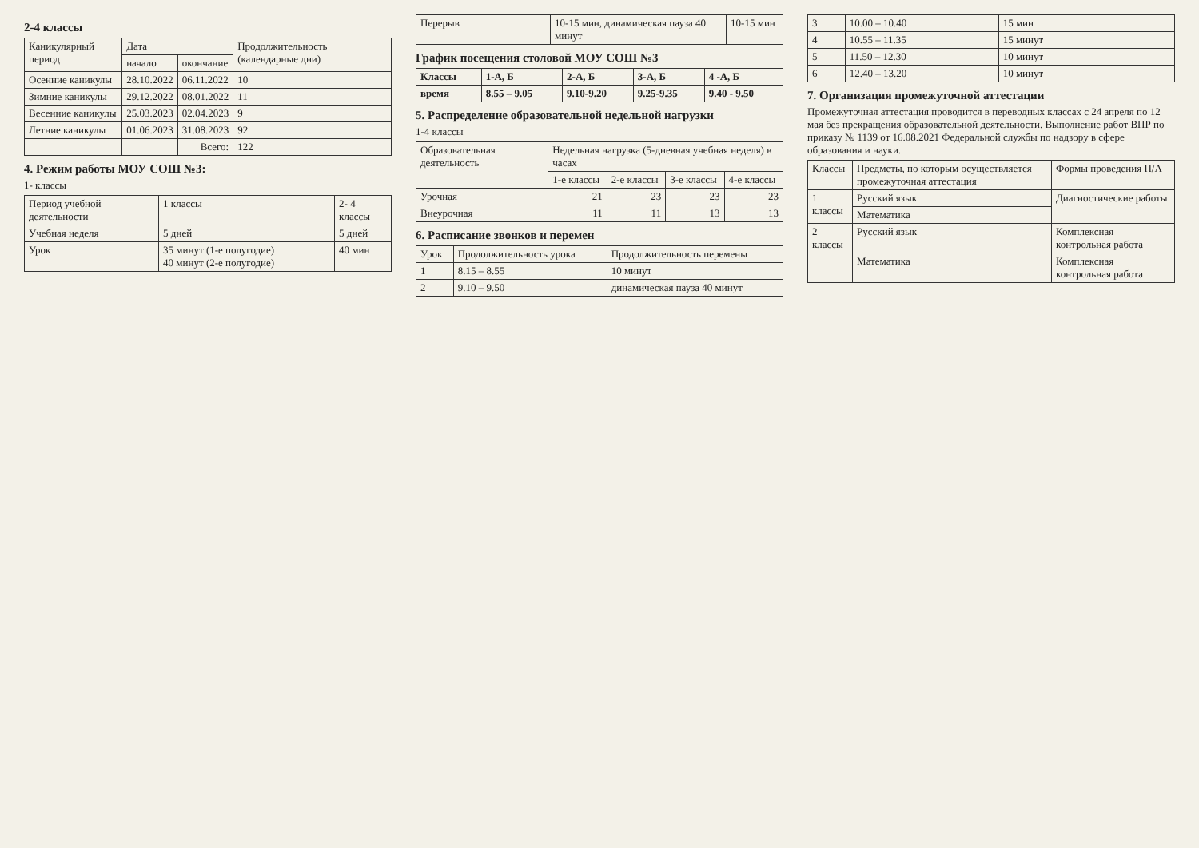2-4 классы
| Каникулярный период | Дата | | Продолжительность (календарные дни) |
| --- | --- | --- | --- |
| | начало | окончание | |
| Осенние каникулы | 28.10.2022 | 06.11.2022 | 10 |
| Зимние каникулы | 29.12.2022 | 08.01.2022 | 11 |
| Весенние каникулы | 25.03.2023 | 02.04.2023 | 9 |
| Летние каникулы | 01.06.2023 | 31.08.2023 | 92 |
| | | Всего: | 122 |
4. Режим работы МОУ СОШ №3:
1- классы
| Период учебной деятельности | 1 классы | 2- 4 классы |
| Учебная неделя | 5 дней | 5 дней |
| Урок | 35 минут (1-е полугодие) 40 минут (2-е полугодие) | 40 мин |
| Перерыв | 10-15 мин, динамическая пауза 40 минут | 10-15 мин |
График посещения столовой МОУ СОШ №3
| Классы | 1-А, Б | 2-А, Б | 3-А, Б | 4 -А, Б |
| время | 8.55 – 9.05 | 9.10-9.20 | 9.25-9.35 | 9.40 - 9.50 |
5. Распределение образовательной недельной нагрузки
1-4 классы
| Образовательная деятельность | Недельная нагрузка (5-дневная учебная неделя) в часах | | | |
| --- | --- | --- | --- | --- |
| | 1-е классы | 2-е классы | 3-е классы | 4-е классы |
| Урочная | 21 | 23 | 23 | 23 |
| Внеурочная | 11 | 11 | 13 | 13 |
6. Расписание звонков и перемен
| Урок | Продолжительность урока | Продолжительность перемены |
| --- | --- | --- |
| 1 | 8.15 – 8.55 | 10 минут |
| 2 | 9.10 – 9.50 | динамическая пауза 40 минут |
| 3 | 10.00 – 10.40 | 15 мин |
| 4 | 10.55 – 11.35 | 15 минут |
| 5 | 11.50 – 12.30 | 10 минут |
| 6 | 12.40 – 13.20 | 10 минут |
7. Организация промежуточной аттестации
Промежуточная аттестация проводится в переводных классах с 24 апреля по 12 мая без прекращения образовательной деятельности. Выполнение работ ВПР по приказу № 1139 от 16.08.2021 Федеральной службы по надзору в сфере образования и науки.
| Классы | Предметы, по которым осуществляется промежуточная аттестация | Формы проведения П/А |
| --- | --- | --- |
| 1 классы | Русский язык | Диагностические работы |
| | Математика | |
| 2 классы | Русский язык | Комплексная контрольная работа |
| | Математика | Комплексная контрольная работа |